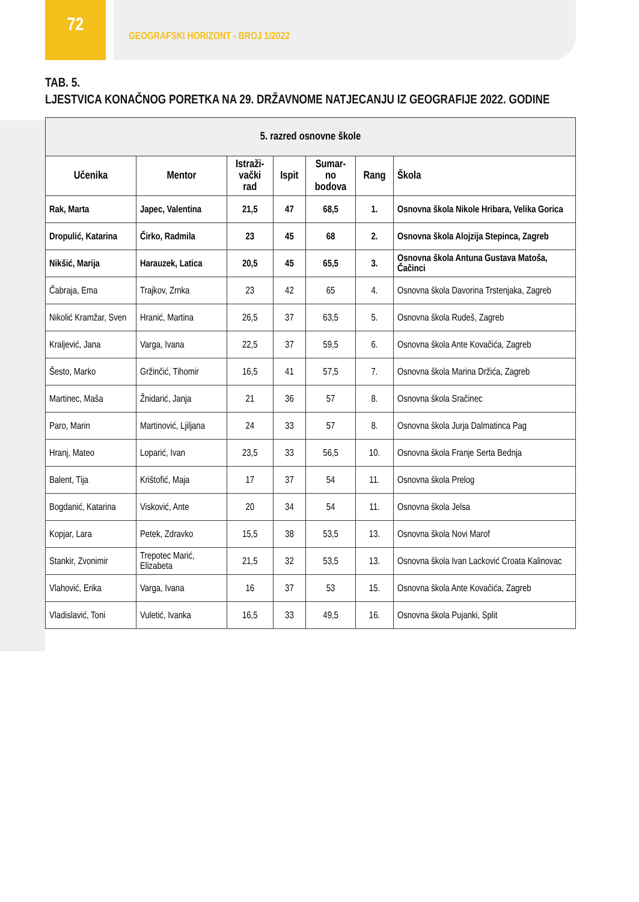72
GEOGRAFSKI HORIZONT - BROJ 1/2022
TAB. 5.
LJESTVICA KONAČNOG PORETKA NA 29. DRŽAVNOME NATJECANJU IZ GEOGRAFIJE 2022. GODINE
| 5. razred osnovne škole | | | | | | |
| --- | --- | --- | --- | --- | --- | --- |
| Učenika | Mentor | Istraži- vački rad | Ispit | Sumar- no bodova | Rang | Škola |
| Rak, Marta | Japec, Valentina | 21,5 | 47 | 68,5 | 1. | Osnovna škola Nikole Hribara, Velika Gorica |
| Dropulić, Katarina | Čirko, Radmila | 23 | 45 | 68 | 2. | Osnovna škola Alojzija Stepinca, Zagreb |
| Nikšić, Marija | Harauzek, Latica | 20,5 | 45 | 65,5 | 3. | Osnovna škola Antuna Gustava Matoša, Čačinci |
| Čabraja, Ema | Trajkov, Zrnka | 23 | 42 | 65 | 4. | Osnovna škola Davorina Trstenjaka, Zagreb |
| Nikolić Kramžar, Sven | Hranić, Martina | 26,5 | 37 | 63,5 | 5. | Osnovna škola Rudeš, Zagreb |
| Kraljević, Jana | Varga, Ivana | 22,5 | 37 | 59,5 | 6. | Osnovna škola Ante Kovačića, Zagreb |
| Šesto, Marko | Gržinčić, Tihomir | 16,5 | 41 | 57,5 | 7. | Osnovna škola Marina Držića, Zagreb |
| Martinec, Maša | Žnidarić, Janja | 21 | 36 | 57 | 8. | Osnovna škola Sračinec |
| Paro, Marin | Martinović, Ljiljana | 24 | 33 | 57 | 8. | Osnovna škola Jurja Dalmatinca Pag |
| Hranj, Mateo | Loparić, Ivan | 23,5 | 33 | 56,5 | 10. | Osnovna škola Franje Serta Bednja |
| Balent, Tija | Krištofić, Maja | 17 | 37 | 54 | 11. | Osnovna škola Prelog |
| Bogdanić, Katarina | Visković, Ante | 20 | 34 | 54 | 11. | Osnovna škola Jelsa |
| Kopjar, Lara | Petek, Zdravko | 15,5 | 38 | 53,5 | 13. | Osnovna škola Novi Marof |
| Stankir, Zvonimir | Trepotec Marić, Elizabeta | 21,5 | 32 | 53,5 | 13. | Osnovna škola Ivan Lacković Croata Kalinovac |
| Vlahović, Erika | Varga, Ivana | 16 | 37 | 53 | 15. | Osnovna škola Ante Kovačića, Zagreb |
| Vladislavić, Toni | Vuletić, Ivanka | 16,5 | 33 | 49,5 | 16. | Osnovna škola Pujanki, Split |